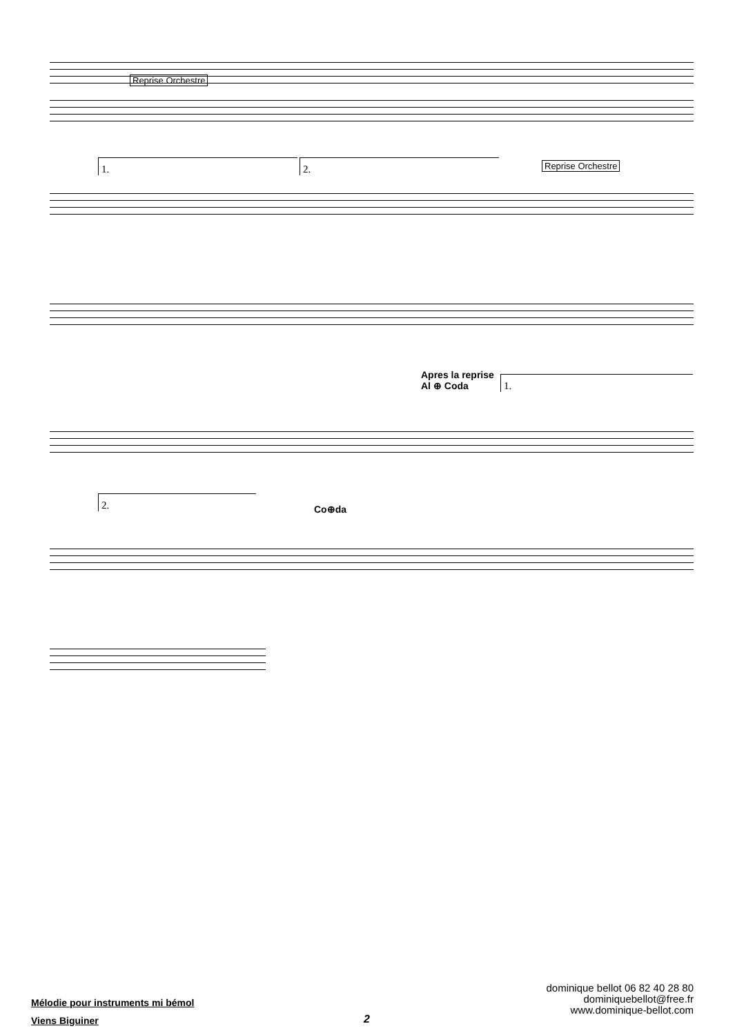Reprise Orchestre
1. 2. Reprise Orchestre
Apres la reprise
Al ⊕ Coda
1.
2.
Co⊕da
Mélodie pour instruments mi bémol
Viens Biguiner
2
dominique bellot 06 82 40 28 80
dominiquebellot@free.fr
www.dominique-bellot.com